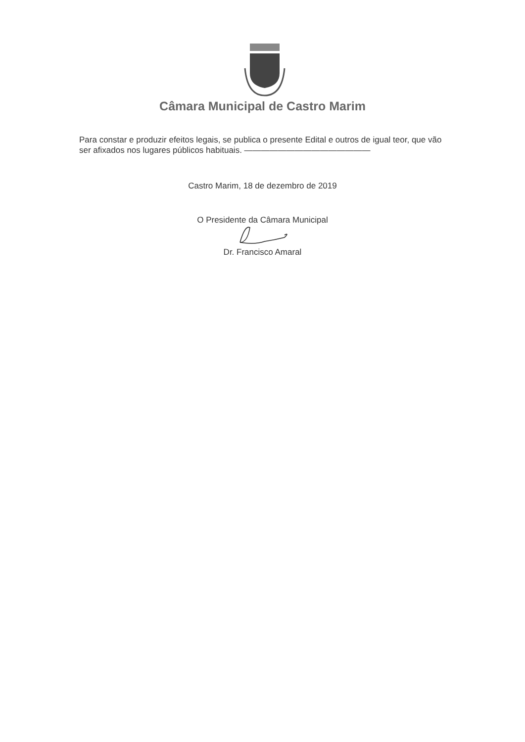Câmara Municipal de Castro Marim
Para constar e produzir efeitos legais, se publica o presente Edital e outros de igual teor, que vão ser afixados nos lugares públicos habituais. ———————————————
Castro Marim, 18 de dezembro de 2019
O Presidente da Câmara Municipal
Dr. Francisco Amaral